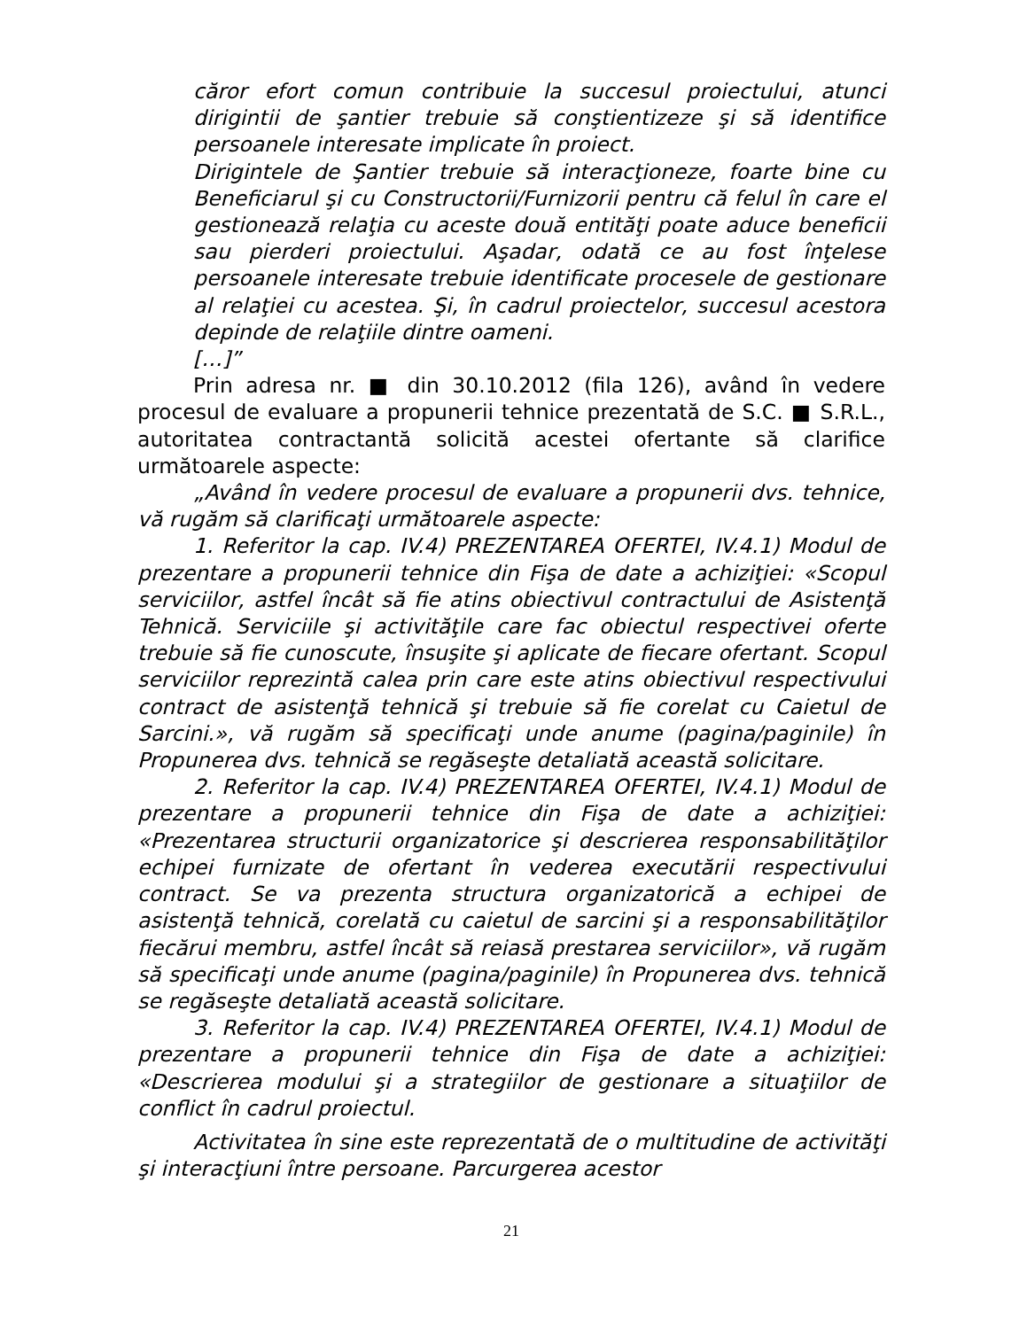căror efort comun contribuie la succesul proiectului, atunci dirigintii de şantier trebuie să conştientizeze şi să identifice persoanele interesate implicate în proiect.
Dirigintele de Şantier trebuie să interacţioneze, foarte bine cu Beneficiarul şi cu Constructorii/Furnizorii pentru că felul în care el gestionează relaţia cu aceste două entităţi poate aduce beneficii sau pierderi proiectului. Aşadar, odată ce au fost înţelese persoanele interesate trebuie identificate procesele de gestionare al relaţiei cu acestea. Şi, în cadrul proiectelor, succesul acestora depinde de relaţiile dintre oameni.
[…]”
Prin adresa nr. ■ din 30.10.2012 (fila 126), având în vedere procesul de evaluare a propunerii tehnice prezentată de S.C. ■ S.R.L., autoritatea contractantă solicită acestei ofertante să clarifice următoarele aspecte:
„Având în vedere procesul de evaluare a propunerii dvs. tehnice, vă rugăm să clarificaţi următoarele aspecte:
1. Referitor la cap. IV.4) PREZENTAREA OFERTEI, IV.4.1) Modul de prezentare a propunerii tehnice din Fişa de date a achiziţiei: «Scopul serviciilor, astfel încât să fie atins obiectivul contractului de Asistenţă Tehnică. Serviciile şi activităţile care fac obiectul respectivei oferte trebuie să fie cunoscute, însuşite şi aplicate de fiecare ofertant. Scopul serviciilor reprezintă calea prin care este atins obiectivul respectivului contract de asistenţă tehnică şi trebuie să fie corelat cu Caietul de Sarcini.», vă rugăm să specificaţi unde anume (pagina/paginile) în Propunerea dvs. tehnică se regăseşte detaliată această solicitare.
2. Referitor la cap. IV.4) PREZENTAREA OFERTEI, IV.4.1) Modul de prezentare a propunerii tehnice din Fişa de date a achiziţiei: «Prezentarea structurii organizatorice şi descrierea responsabilităţilor echipei furnizate de ofertant în vederea executării respectivului contract. Se va prezenta structura organizatorică a echipei de asistenţă tehnică, corelată cu caietul de sarcini şi a responsabilităţilor fiecărui membru, astfel încât să reiasă prestarea serviciilor», vă rugăm să specificaţi unde anume (pagina/paginile) în Propunerea dvs. tehnică se regăseşte detaliată această solicitare.
3. Referitor la cap. IV.4) PREZENTAREA OFERTEI, IV.4.1) Modul de prezentare a propunerii tehnice din Fişa de date a achiziţiei: «Descrierea modului şi a strategiilor de gestionare a situaţiilor de conflict în cadrul proiectul.
Activitatea în sine este reprezentată de o multitudine de activităţi şi interacţiuni între persoane. Parcurgerea acestor
21